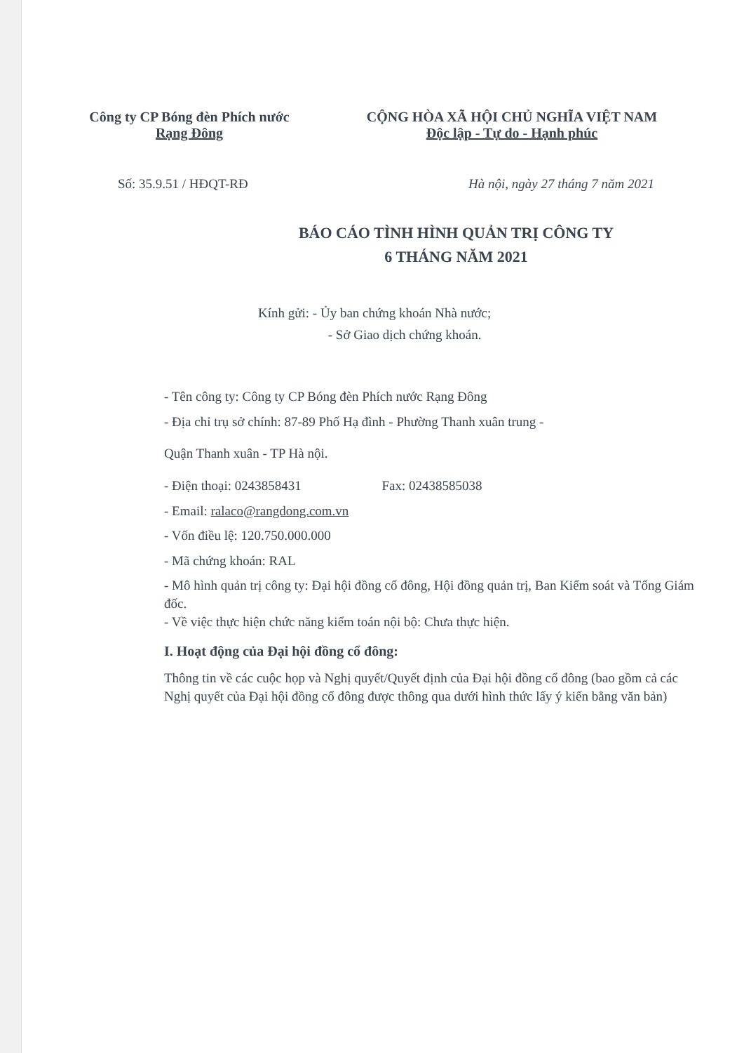Công ty CP Bóng đèn Phích nước
Rạng Đông
CỘNG HÒA XÃ HỘI CHỦ NGHĨA VIỆT NAM
Độc lập - Tự do - Hạnh phúc
Số: 35.9.51 / HĐQT-RĐ Hà nội, ngày 27 tháng 7 năm 2021
BÁO CÁO TÌNH HÌNH QUẢN TRỊ CÔNG TY
6 THÁNG NĂM 2021
Kính gửi: - Ủy ban chứng khoán Nhà nước;
- Sở Giao dịch chứng khoán.
- Tên công ty: Công ty CP Bóng đèn Phích nước Rạng Đông
- Địa chỉ trụ sở chính: 87-89 Phố Hạ đình - Phường Thanh xuân trung -
Quận Thanh xuân - TP Hà nội.
- Điện thoại: 0243858431 Fax: 02438585038
- Email: ralaco@rangdong.com.vn
- Vốn điều lệ: 120.750.000.000
- Mã chứng khoán: RAL
- Mô hình quản trị công ty: Đại hội đồng cổ đông, Hội đồng quản trị, Ban Kiểm soát và Tổng Giám đốc.
- Về việc thực hiện chức năng kiểm toán nội bộ: Chưa thực hiện.
I. Hoạt động của Đại hội đồng cổ đông:
Thông tin về các cuộc họp và Nghị quyết/Quyết định của Đại hội đồng cổ đông (bao gồm cả các Nghị quyết của Đại hội đồng cổ đông được thông qua dưới hình thức lấy ý kiến bằng văn bản)